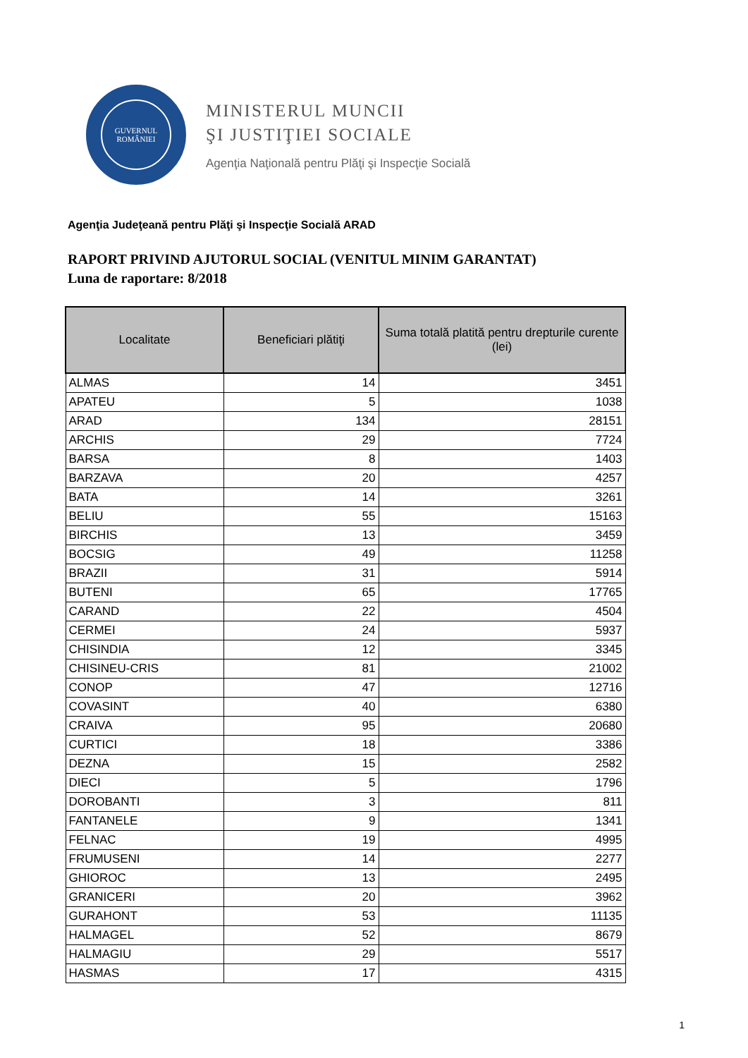GUVERNUL
ROMÂNIEI
MINISTERUL MUNCII
ŞI JUSTIŢIEI SOCIALE
Agenţia Naţională pentru Plăţi şi Inspecţie Socială
Agenţia Judeţeană pentru Plăţi şi Inspecţie Socială ARAD
RAPORT PRIVIND AJUTORUL SOCIAL (VENITUL MINIM GARANTAT)
Luna de raportare: 8/2018
| Localitate | Beneficiari plătiţi | Suma totală platită pentru drepturile curente (lei) |
| --- | --- | --- |
| ALMAS | 14 | 3451 |
| APATEU | 5 | 1038 |
| ARAD | 134 | 28151 |
| ARCHIS | 29 | 7724 |
| BARSA | 8 | 1403 |
| BARZAVA | 20 | 4257 |
| BATA | 14 | 3261 |
| BELIU | 55 | 15163 |
| BIRCHIS | 13 | 3459 |
| BOCSIG | 49 | 11258 |
| BRAZII | 31 | 5914 |
| BUTENI | 65 | 17765 |
| CARAND | 22 | 4504 |
| CERMEI | 24 | 5937 |
| CHISINDIA | 12 | 3345 |
| CHISINEU-CRIS | 81 | 21002 |
| CONOP | 47 | 12716 |
| COVASINT | 40 | 6380 |
| CRAIVA | 95 | 20680 |
| CURTICI | 18 | 3386 |
| DEZNA | 15 | 2582 |
| DIECI | 5 | 1796 |
| DOROBANTI | 3 | 811 |
| FANTANELE | 9 | 1341 |
| FELNAC | 19 | 4995 |
| FRUMUSENI | 14 | 2277 |
| GHIOROC | 13 | 2495 |
| GRANICERI | 20 | 3962 |
| GURAHONT | 53 | 11135 |
| HALMAGEL | 52 | 8679 |
| HALMAGIU | 29 | 5517 |
| HASMAS | 17 | 4315 |
1